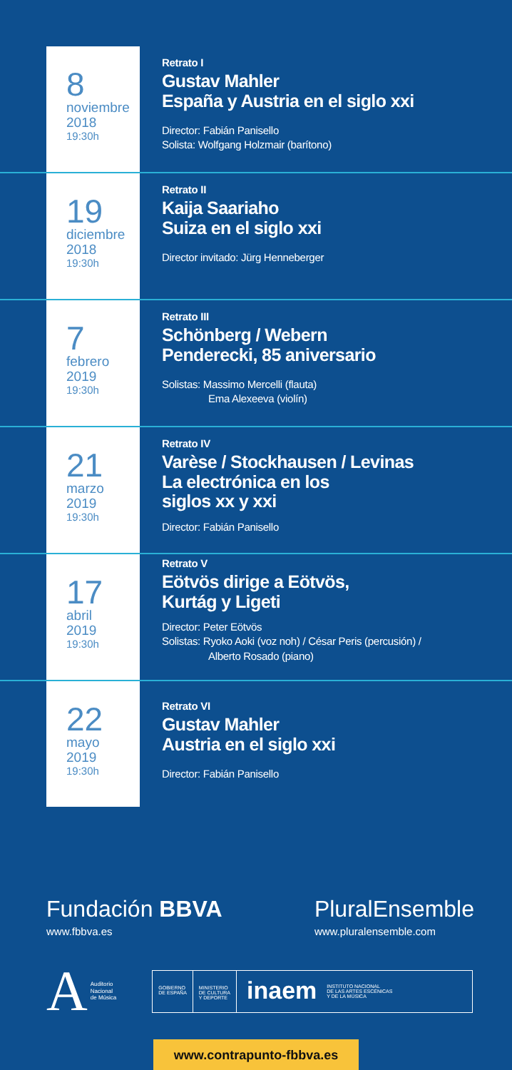8
noviembre
2018
19:30h
Retrato I
Gustav Mahler
España y Austria en el siglo xxi
Director: Fabián Panisello
Solista: Wolfgang Holzmair (barítono)
19
diciembre
2018
19:30h
Retrato II
Kaija Saariaho
Suiza en el siglo xxi
Director invitado: Jürg Henneberger
7
febrero
2019
19:30h
Retrato III
Schönberg / Webern
Penderecki, 85 aniversario
Solistas: Massimo Mercelli (flauta)
Ema Alexeeva (violín)
21
marzo
2019
19:30h
Retrato IV
Varèse / Stockhausen / Levinas
La electrónica en los
siglos xx y xxi
Director: Fabián Panisello
17
abril
2019
19:30h
Retrato V
Eötvös dirige a Eötvös,
Kurtág y Ligeti
Director: Peter Eötvös
Solistas: Ryoko Aoki (voz noh) / César Peris (percusión) /
Alberto Rosado (piano)
22
mayo
2019
19:30h
Retrato VI
Gustav Mahler
Austria en el siglo xxi
Director: Fabián Panisello
Fundación BBVA
www.fbbva.es
PluralEnsemble
www.pluralensemble.com
A Auditorio
Nacional
de Música
GOBIERNO
DE ESPAÑA
MINISTERIO
DE CULTURA
Y DEPORTE
inaem
INSTITUTO NACIONAL
DE LAS ARTES ESCÉNICAS
Y DE LA MÚSICA
www.contrapunto-fbbva.es